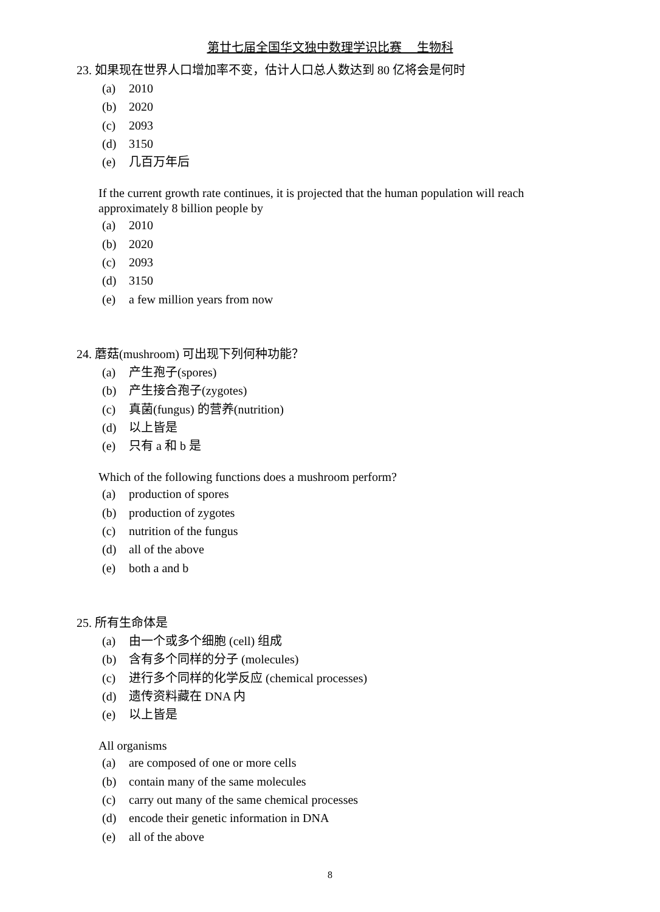第廿七届全国华文独中数理学识比赛　 生物科
23. 如果现在世界人口增加率不变，估计人口总人数达到 80 亿将会是何时
(a) 2010
(b) 2020
(c) 2093
(d) 3150
(e) 几百万年后
If the current growth rate continues, it is projected that the human population will reach approximately 8 billion people by
(a) 2010
(b) 2020
(c) 2093
(d) 3150
(e) a few million years from now
24. 蘑菇(mushroom) 可出现下列何种功能？
(a) 产生孢子(spores)
(b) 产生接合孢子(zygotes)
(c) 真菌(fungus) 的营养(nutrition)
(d) 以上皆是
(e) 只有 a 和 b 是
Which of the following functions does a mushroom perform?
(a) production of spores
(b) production of zygotes
(c) nutrition of the fungus
(d) all of the above
(e) both a and b
25. 所有生命体是
(a) 由一个或多个细胞 (cell) 组成
(b) 含有多个同样的分子 (molecules)
(c) 进行多个同样的化学反应 (chemical processes)
(d) 遗传资料藏在 DNA 内
(e) 以上皆是
All organisms
(a) are composed of one or more cells
(b) contain many of the same molecules
(c) carry out many of the same chemical processes
(d) encode their genetic information in DNA
(e) all of the above
8